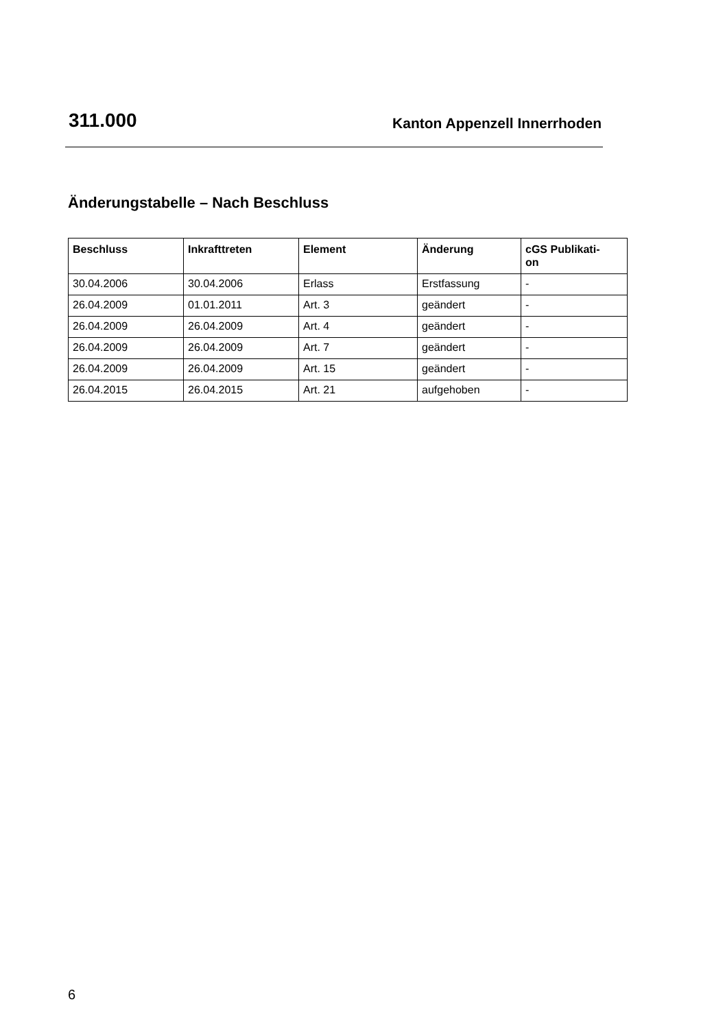311.000 Kanton Appenzell Innerrhoden
Änderungstabelle – Nach Beschluss
| Beschluss | Inkrafttreten | Element | Änderung | cGS Publikati- on |
| --- | --- | --- | --- | --- |
| 30.04.2006 | 30.04.2006 | Erlass | Erstfassung | - |
| 26.04.2009 | 01.01.2011 | Art. 3 | geändert | - |
| 26.04.2009 | 26.04.2009 | Art. 4 | geändert | - |
| 26.04.2009 | 26.04.2009 | Art. 7 | geändert | - |
| 26.04.2009 | 26.04.2009 | Art. 15 | geändert | - |
| 26.04.2015 | 26.04.2015 | Art. 21 | aufgehoben | - |
6